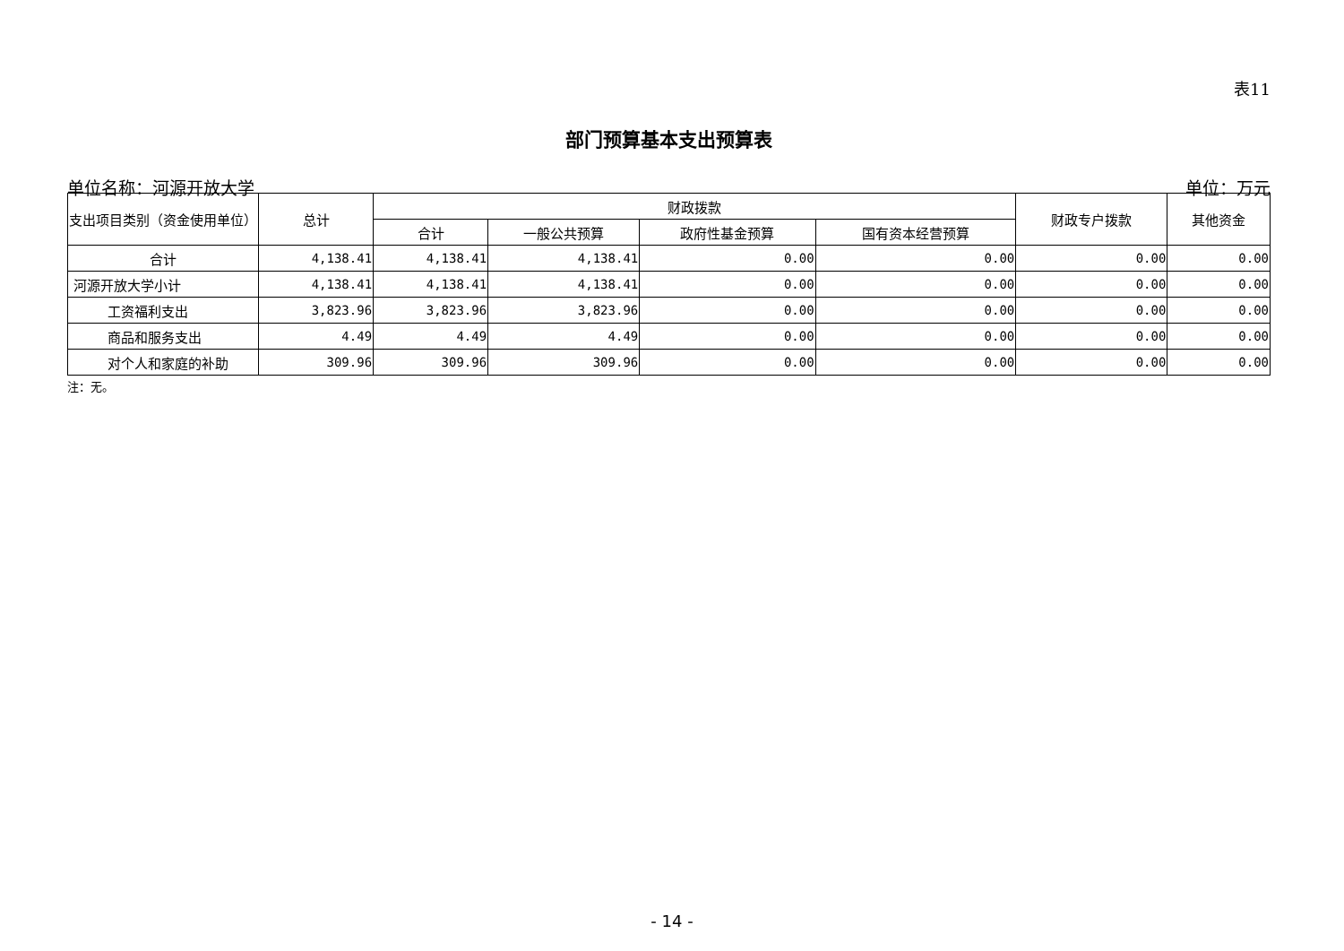表11
部门预算基本支出预算表
单位名称：河源开放大学 单位：万元
| 支出项目类别（资金使用单位） | 总计 | 财政拨款 | | | | 财政专户拨款 | 其他资金 |
| --- | --- | --- | --- | --- | --- | --- | --- |
| | | 合计 | 一般公共预算 | 政府性基金预算 | 国有资本经营预算 | | |
| 合计 | 4,138.41 | 4,138.41 | 4,138.41 | 0.00 | 0.00 | 0.00 | 0.00 |
| 河源开放大学小计 | 4,138.41 | 4,138.41 | 4,138.41 | 0.00 | 0.00 | 0.00 | 0.00 |
| 工资福利支出 | 3,823.96 | 3,823.96 | 3,823.96 | 0.00 | 0.00 | 0.00 | 0.00 |
| 商品和服务支出 | 4.49 | 4.49 | 4.49 | 0.00 | 0.00 | 0.00 | 0.00 |
| 对个人和家庭的补助 | 309.96 | 309.96 | 309.96 | 0.00 | 0.00 | 0.00 | 0.00 |
注：无。
- 14 -